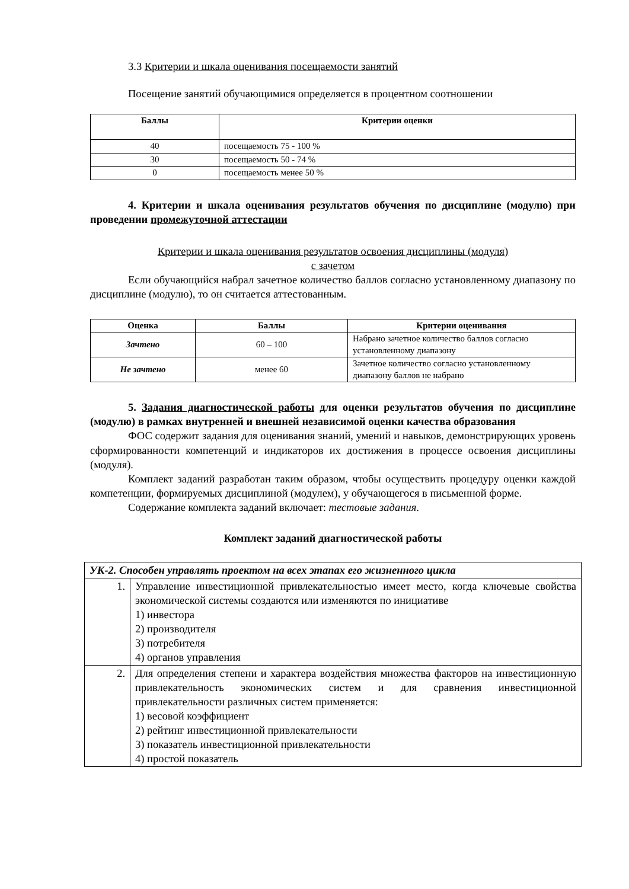3.3 Критерии и шкала оценивания посещаемости занятий
Посещение занятий обучающимися определяется в процентном соотношении
| Баллы | Критерии оценки |
| --- | --- |
| 40 | посещаемость 75 - 100 % |
| 30 | посещаемость 50 - 74 % |
| 0 | посещаемость менее 50 % |
4. Критерии и шкала оценивания результатов обучения по дисциплине (модулю) при проведении промежуточной аттестации
Критерии и шкала оценивания результатов освоения дисциплины (модуля)
с зачетом
Если обучающийся набрал зачетное количество баллов согласно установленному диапазону по дисциплине (модулю), то он считается аттестованным.
| Оценка | Баллы | Критерии оценивания |
| --- | --- | --- |
| Зачтено | 60 – 100 | Набрано зачетное количество баллов согласно установленному диапазону |
| Не зачтено | менее 60 | Зачетное количество согласно установленному диапазону баллов не набрано |
5. Задания диагностической работы для оценки результатов обучения по дисциплине (модулю) в рамках внутренней и внешней независимой оценки качества образования
ФОС содержит задания для оценивания знаний, умений и навыков, демонстрирующих уровень сформированности компетенций и индикаторов их достижения в процессе освоения дисциплины (модуля).
Комплект заданий разработан таким образом, чтобы осуществить процедуру оценки каждой компетенции, формируемых дисциплиной (модулем), у обучающегося в письменной форме.
Содержание комплекта заданий включает: тестовые задания.
Комплект заданий диагностической работы
| УК-2. Способен управлять проектом на всех этапах его жизненного цикла | |
| 1. | Управление инвестиционной привлекательностью имеет место, когда ключевые свойства экономической системы создаются или изменяются по инициативе 1) инвестора 2) производителя 3) потребителя 4) органов управления |
| 2. | Для определения степени и характера воздействия множества факторов на инвестиционную привлекательность экономических систем и для сравнения инвестиционной привлекательности различных систем применяется: 1) весовой коэффициент 2) рейтинг инвестиционной привлекательности 3) показатель инвестиционной привлекательности 4) простой показатель |